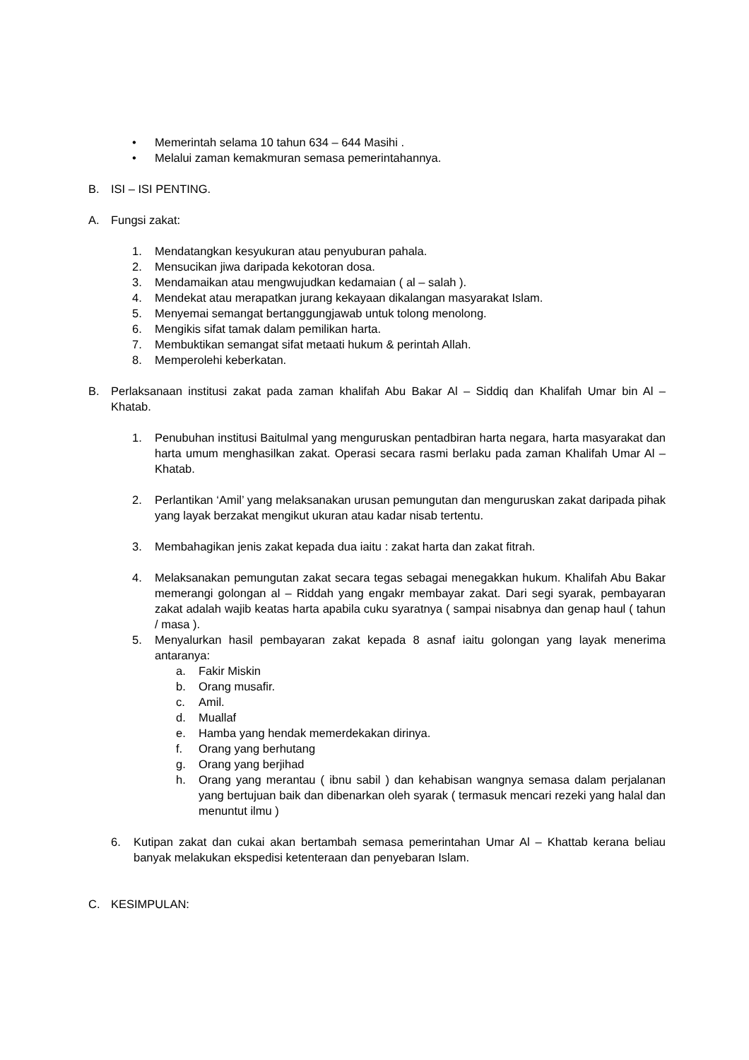• Memerintah selama 10 tahun 634 – 644 Masihi .
• Melalui zaman kemakmuran semasa pemerintahannya.
B. ISI – ISI PENTING.
A. Fungsi zakat:
1. Mendatangkan kesyukuran atau penyuburan pahala.
2. Mensucikan jiwa daripada kekotoran dosa.
3. Mendamaikan atau mengwujudkan kedamaian ( al – salah ).
4. Mendekat atau merapatkan jurang kekayaan dikalangan masyarakat Islam.
5. Menyemai semangat bertanggungjawab untuk tolong menolong.
6. Mengikis sifat tamak dalam pemilikan harta.
7. Membuktikan semangat sifat metaati hukum & perintah Allah.
8. Memperolehi keberkatan.
B. Perlaksanaan institusi zakat pada zaman khalifah Abu Bakar Al – Siddiq dan Khalifah Umar bin Al – Khatab.
1. Penubuhan institusi Baitulmal yang menguruskan pentadbiran harta negara, harta masyarakat dan harta umum menghasilkan zakat. Operasi secara rasmi berlaku pada zaman Khalifah Umar Al – Khatab.
2. Perlantikan ‘Amil’ yang melaksanakan urusan pemungutan dan menguruskan zakat daripada pihak yang layak berzakat mengikut ukuran atau kadar nisab tertentu.
3. Membahagikan jenis zakat kepada dua iaitu : zakat harta dan zakat fitrah.
4. Melaksanakan pemungutan zakat secara tegas sebagai menegakkan hukum. Khalifah Abu Bakar memerangi golongan al – Riddah yang engakr membayar zakat. Dari segi syarak, pembayaran zakat adalah wajib keatas harta apabila cuku syaratnya ( sampai nisabnya dan genap haul ( tahun / masa ).
5. Menyalurkan hasil pembayaran zakat kepada 8 asnaf iaitu golongan yang layak menerima antaranya:
a. Fakir Miskin
b. Orang musafir.
c. Amil.
d. Muallaf
e. Hamba yang hendak memerdekakan dirinya.
f. Orang yang berhutang
g. Orang yang berjihad
h. Orang yang merantau ( ibnu sabil ) dan kehabisan wangnya semasa dalam perjalanan yang bertujuan baik dan dibenarkan oleh syarak ( termasuk mencari rezeki yang halal dan menuntut ilmu )
6. Kutipan zakat dan cukai akan bertambah semasa pemerintahan Umar Al – Khattab kerana beliau banyak melakukan ekspedisi ketenteraan dan penyebaran Islam.
C. KESIMPULAN: